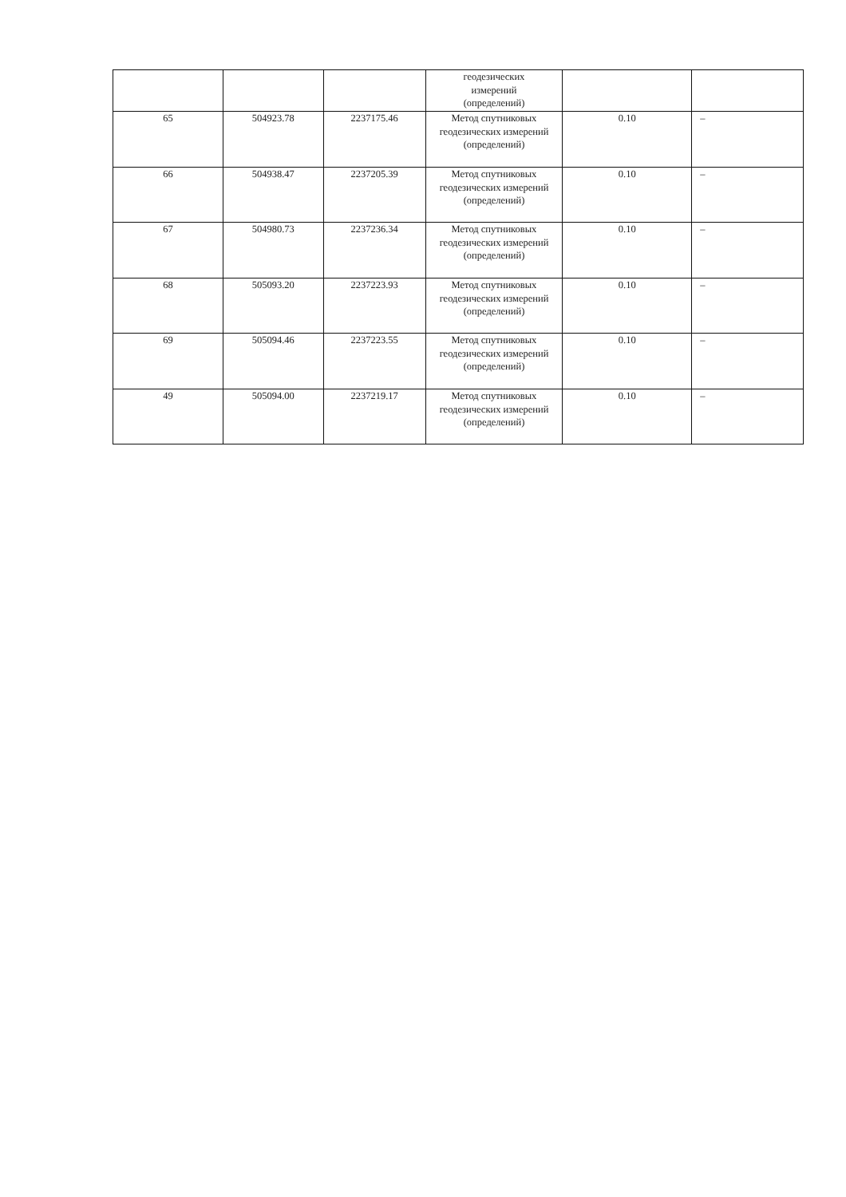| | | | геодезических измерений (определений) | | |
| 65 | 504923.78 | 2237175.46 | Метод спутниковых геодезических измерений (определений) | 0.10 | – |
| 66 | 504938.47 | 2237205.39 | Метод спутниковых геодезических измерений (определений) | 0.10 | – |
| 67 | 504980.73 | 2237236.34 | Метод спутниковых геодезических измерений (определений) | 0.10 | – |
| 68 | 505093.20 | 2237223.93 | Метод спутниковых геодезических измерений (определений) | 0.10 | – |
| 69 | 505094.46 | 2237223.55 | Метод спутниковых геодезических измерений (определений) | 0.10 | – |
| 49 | 505094.00 | 2237219.17 | Метод спутниковых геодезических измерений (определений) | 0.10 | – |